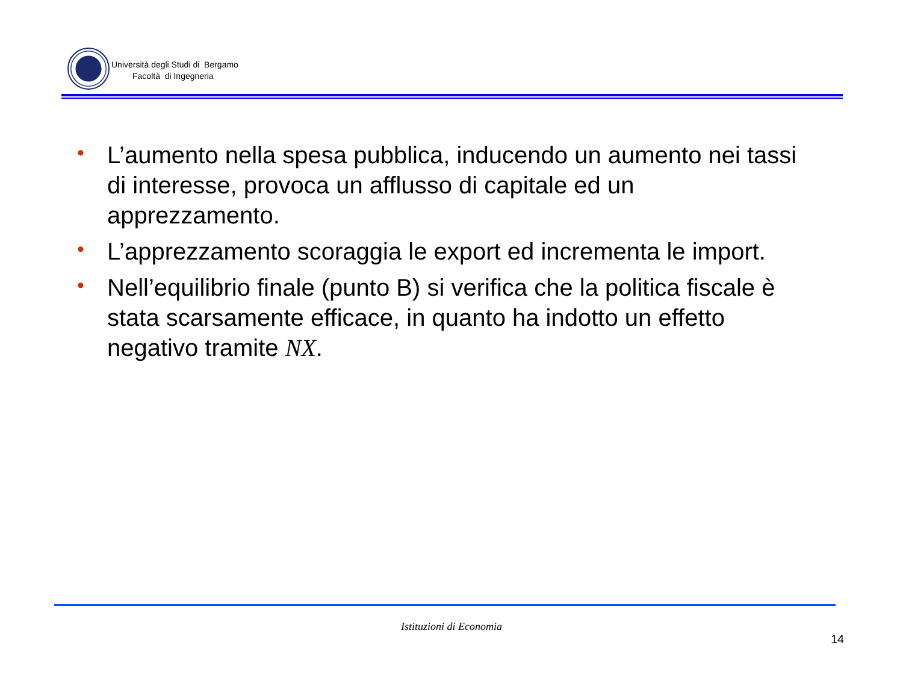Università degli Studi di Bergamo
Facoltà di Ingegneria
• L’aumento nella spesa pubblica, inducendo un aumento nei tassi di interesse, provoca un afflusso di capitale ed un apprezzamento.
• L’apprezzamento scoraggia le export ed incrementa le import.
• Nell’equilibrio finale (punto B) si verifica che la politica fiscale è stata scarsamente efficace, in quanto ha indotto un effetto negativo tramite NX.
Istituzioni di Economia
14